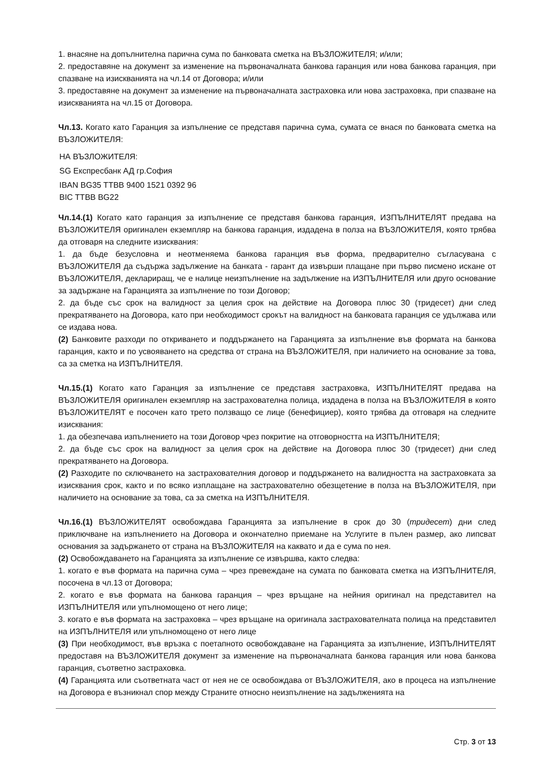1. внасяне на допълнителна парична сума по банковата сметка на ВЪЗЛОЖИТЕЛЯ; и/или;
2. предоставяне на документ за изменение на първоначалната банкова гаранция или нова банкова гаранция, при спазване на изискванията на чл.14 от Договора; и/или
3. предоставяне на документ за изменение на първоначалната застраховка или нова застраховка, при спазване на изискванията на чл.15 от Договора.
Чл.13. Когато като Гаранция за изпълнение се представя парична сума, сумата се внася по банковата сметка на ВЪЗЛОЖИТЕЛЯ:
НА ВЪЗЛОЖИТЕЛЯ:
SG Експресбанк АД гр.София
IBAN BG35 TTBB 9400 1521 0392 96
BIC TTBB BG22
Чл.14.(1) Когато като гаранция за изпълнение се представя банкова гаранция, ИЗПЪЛНИТЕЛЯТ предава на ВЪЗЛОЖИТЕЛЯ оригинален екземпляр на банкова гаранция, издадена в полза на ВЪЗЛОЖИТЕЛЯ, която трябва да отговаря на следните изисквания:
1. да бъде безусловна и неотменяема банкова гаранция във форма, предварително съгласувана с ВЪЗЛОЖИТЕЛЯ да съдържа задължение на банката - гарант да извърши плащане при първо писмено искане от ВЪЗЛОЖИТЕЛЯ, деклариращ, че е налице неизпълнение на задължение на ИЗПЪЛНИТЕЛЯ или друго основание за задържане на Гаранцията за изпълнение по този Договор;
2. да бъде със срок на валидност за целия срок на действие на Договора плюс 30 (тридесет) дни след прекратяването на Договора, като при необходимост срокът на валидност на банковата гаранция се удължава или се издава нова.
(2) Банковите разходи по откриването и поддържането на Гаранцията за изпълнение във формата на банкова гаранция, както и по усвояването на средства от страна на ВЪЗЛОЖИТЕЛЯ, при наличието на основание за това, са за сметка на ИЗПЪЛНИТЕЛЯ.
Чл.15.(1) Когато като Гаранция за изпълнение се представя застраховка, ИЗПЪЛНИТЕЛЯТ предава на ВЪЗЛОЖИТЕЛЯ оригинален екземпляр на застрахователна полица, издадена в полза на ВЪЗЛОЖИТЕЛЯ в която ВЪЗЛОЖИТЕЛЯТ е посочен като трето ползващо се лице (бенефициер), която трябва да отговаря на следните изисквания:
1. да обезпечава изпълнението на този Договор чрез покритие на отговорността на ИЗПЪЛНИТЕЛЯ;
2. да бъде със срок на валидност за целия срок на действие на Договора плюс 30 (тридесет) дни след прекратяването на Договора.
(2) Разходите по сключването на застрахователния договор и поддържането на валидността на застраховката за изисквания срок, както и по всяко изплащане на застрахователно обезщетение в полза на ВЪЗЛОЖИТЕЛЯ, при наличието на основание за това, са за сметка на ИЗПЪЛНИТЕЛЯ.
Чл.16.(1) ВЪЗЛОЖИТЕЛЯТ освобождава Гаранцията за изпълнение в срок до 30 (тридесет) дни след приключване на изпълнението на Договора и окончателно приемане на Услугите в пълен размер, ако липсват основания за задържането от страна на ВЪЗЛОЖИТЕЛЯ на каквато и да е сума по нея.
(2) Освобождаването на Гаранцията за изпълнение се извършва, както следва:
1. когато е във формата на парична сума – чрез превеждане на сумата по банковата сметка на ИЗПЪЛНИТЕЛЯ, посочена в чл.13 от Договора;
2. когато е във формата на банкова гаранция – чрез връщане на нейния оригинал на представител на ИЗПЪЛНИТЕЛЯ или упълномощено от него лице;
3. когато е във формата на застраховка – чрез връщане на оригинала застрахователната полица на представител на ИЗПЪЛНИТЕЛЯ или упълномощено от него лице
(3) При необходимост, във връзка с поетапното освобождаване на Гаранцията за изпълнение, ИЗПЪЛНИТЕЛЯТ предоставя на ВЪЗЛОЖИТЕЛЯ документ за изменение на първоначалната банкова гаранция или нова банкова гаранция, съответно застраховка.
(4) Гаранцията или съответната част от нея не се освобождава от ВЪЗЛОЖИТЕЛЯ, ако в процеса на изпълнение на Договора е възникнал спор между Страните относно неизпълнение на задълженията на
Стр. 3 от 13